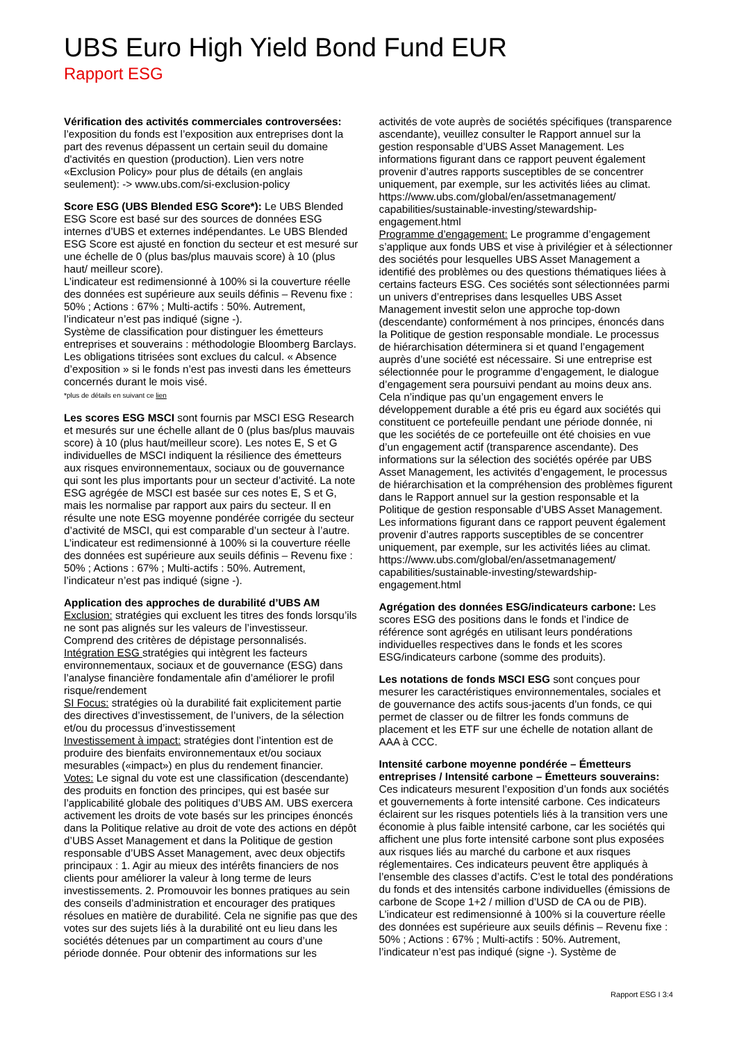UBS Euro High Yield Bond Fund EUR
Rapport ESG
Vérification des activités commerciales controversées: l’exposition du fonds est l’exposition aux entreprises dont la part des revenus dépassent un certain seuil du domaine d'activités en question (production). Lien vers notre «Exclusion Policy» pour plus de détails (en anglais seulement): -> www.ubs.com/si-exclusion-policy
Score ESG (UBS Blended ESG Score*): Le UBS Blended ESG Score est basé sur des sources de données ESG internes d’UBS et externes indépendantes. Le UBS Blended ESG Score est ajusté en fonction du secteur et est mesuré sur une échelle de 0 (plus bas/plus mauvais score) à 10 (plus haut/ meilleur score).
L’indicateur est redimensionné à 100% si la couverture réelle des données est supérieure aux seuils définis – Revenu fixe : 50% ; Actions : 67% ; Multi-actifs : 50%. Autrement, l’indicateur n’est pas indiqué (signe -).
Système de classification pour distinguer les émetteurs entreprises et souverains : méthodologie Bloomberg Barclays. Les obligations titrisées sont exclues du calcul. « Absence d’exposition » si le fonds n’est pas investi dans les émetteurs concernés durant le mois visé.
*plus de détails en suivant ce lien
Les scores ESG MSCI sont fournis par MSCI ESG Research et mesurés sur une échelle allant de 0 (plus bas/plus mauvais score) à 10 (plus haut/meilleur score). Les notes E, S et G individuelles de MSCI indiquent la résilience des émetteurs aux risques environnementaux, sociaux ou de gouvernance qui sont les plus importants pour un secteur d’activité. La note ESG agrégée de MSCI est basée sur ces notes E, S et G, mais les normalise par rapport aux pairs du secteur. Il en résulte une note ESG moyenne pondérée corrigée du secteur d’activité de MSCI, qui est comparable d’un secteur à l’autre. L’indicateur est redimensionné à 100% si la couverture réelle des données est supérieure aux seuils définis – Revenu fixe : 50% ; Actions : 67% ; Multi-actifs : 50%. Autrement, l’indicateur n’est pas indiqué (signe -).
Application des approches de durabilité d’UBS AM
Exclusion: stratégies qui excluent les titres des fonds lorsqu’ils ne sont pas alignés sur les valeurs de l’investisseur. Comprend des critères de dépistage personnalisés.
Intégration ESG stratégies qui intègrent les facteurs environnementaux, sociaux et de gouvernance (ESG) dans l’analyse financière fondamentale afin d’améliorer le profil risque/rendement
SI Focus: stratégies où la durabilité fait explicitement partie des directives d’investissement, de l’univers, de la sélection et/ou du processus d’investissement
Investissement à impact: stratégies dont l’intention est de produire des bienfaits environnementaux et/ou sociaux mesurables («impact») en plus du rendement financier.
Votes: Le signal du vote est une classification (descendante) des produits en fonction des principes, qui est basée sur l’applicabilité globale des politiques d’UBS AM. UBS exercera activement les droits de vote basés sur les principes énoncés dans la Politique relative au droit de vote des actions en dépôt d’UBS Asset Management et dans la Politique de gestion responsable d’UBS Asset Management, avec deux objectifs principaux : 1. Agir au mieux des intérêts financiers de nos clients pour améliorer la valeur à long terme de leurs investissements. 2. Promouvoir les bonnes pratiques au sein des conseils d’administration et encourager des pratiques résolues en matière de durabilité. Cela ne signifie pas que des votes sur des sujets liés à la durabilité ont eu lieu dans les sociétés détenues par un compartiment au cours d’une période donnée. Pour obtenir des informations sur les
activités de vote auprès de sociétés spécifiques (transparence ascendante), veuillez consulter le Rapport annuel sur la gestion responsable d’UBS Asset Management. Les informations figurant dans ce rapport peuvent également provenir d’autres rapports susceptibles de se concentrer uniquement, par exemple, sur les activités liées au climat. https://www.ubs.com/global/en/assetmanagement/ capabilities/sustainable-investing/stewardship-engagement.html
Programme d’engagement: Le programme d’engagement s’applique aux fonds UBS et vise à privilégier et à sélectionner des sociétés pour lesquelles UBS Asset Management a identifié des problèmes ou des questions thématiques liées à certains facteurs ESG. Ces sociétés sont sélectionnées parmi un univers d’entreprises dans lesquelles UBS Asset Management investit selon une approche top-down (descendante) conformément à nos principes, énoncés dans la Politique de gestion responsable mondiale. Le processus de hiérarchisation déterminera si et quand l’engagement auprès d’une société est nécessaire. Si une entreprise est sélectionnée pour le programme d’engagement, le dialogue d’engagement sera poursuivi pendant au moins deux ans. Cela n’indique pas qu’un engagement envers le développement durable a été pris eu égard aux sociétés qui constituent ce portefeuille pendant une période donnée, ni que les sociétés de ce portefeuille ont été choisies en vue d’un engagement actif (transparence ascendante). Des informations sur la sélection des sociétés opérée par UBS Asset Management, les activités d’engagement, le processus de hiérarchisation et la compréhension des problèmes figurent dans le Rapport annuel sur la gestion responsable et la Politique de gestion responsable d’UBS Asset Management. Les informations figurant dans ce rapport peuvent également provenir d’autres rapports susceptibles de se concentrer uniquement, par exemple, sur les activités liées au climat. https://www.ubs.com/global/en/assetmanagement/ capabilities/sustainable-investing/stewardship-engagement.html
Agrégation des données ESG/indicateurs carbone: Les scores ESG des positions dans le fonds et l’indice de référence sont agrégés en utilisant leurs pondérations individuelles respectives dans le fonds et les scores ESG/indicateurs carbone (somme des produits).
Les notations de fonds MSCI ESG sont conçues pour mesurer les caractéristiques environnementales, sociales et de gouvernance des actifs sous-jacents d’un fonds, ce qui permet de classer ou de filtrer les fonds communs de placement et les ETF sur une échelle de notation allant de AAA à CCC.
Intensité carbone moyenne pondérée – Émetteurs entreprises / Intensité carbone – Émetteurs souverains: Ces indicateurs mesurent l’exposition d’un fonds aux sociétés et gouvernements à forte intensité carbone. Ces indicateurs éclairent sur les risques potentiels liés à la transition vers une économie à plus faible intensité carbone, car les sociétés qui affichent une plus forte intensité carbone sont plus exposées aux risques liés au marché du carbone et aux risques réglementaires. Ces indicateurs peuvent être appliqués à l’ensemble des classes d’actifs. C’est le total des pondérations du fonds et des intensités carbone individuelles (émissions de carbone de Scope 1+2 / million d’USD de CA ou de PIB). L’indicateur est redimensionné à 100% si la couverture réelle des données est supérieure aux seuils définis – Revenu fixe : 50% ; Actions : 67% ; Multi-actifs : 50%. Autrement, l’indicateur n’est pas indiqué (signe -). Système de
Rapport ESG I 3:4